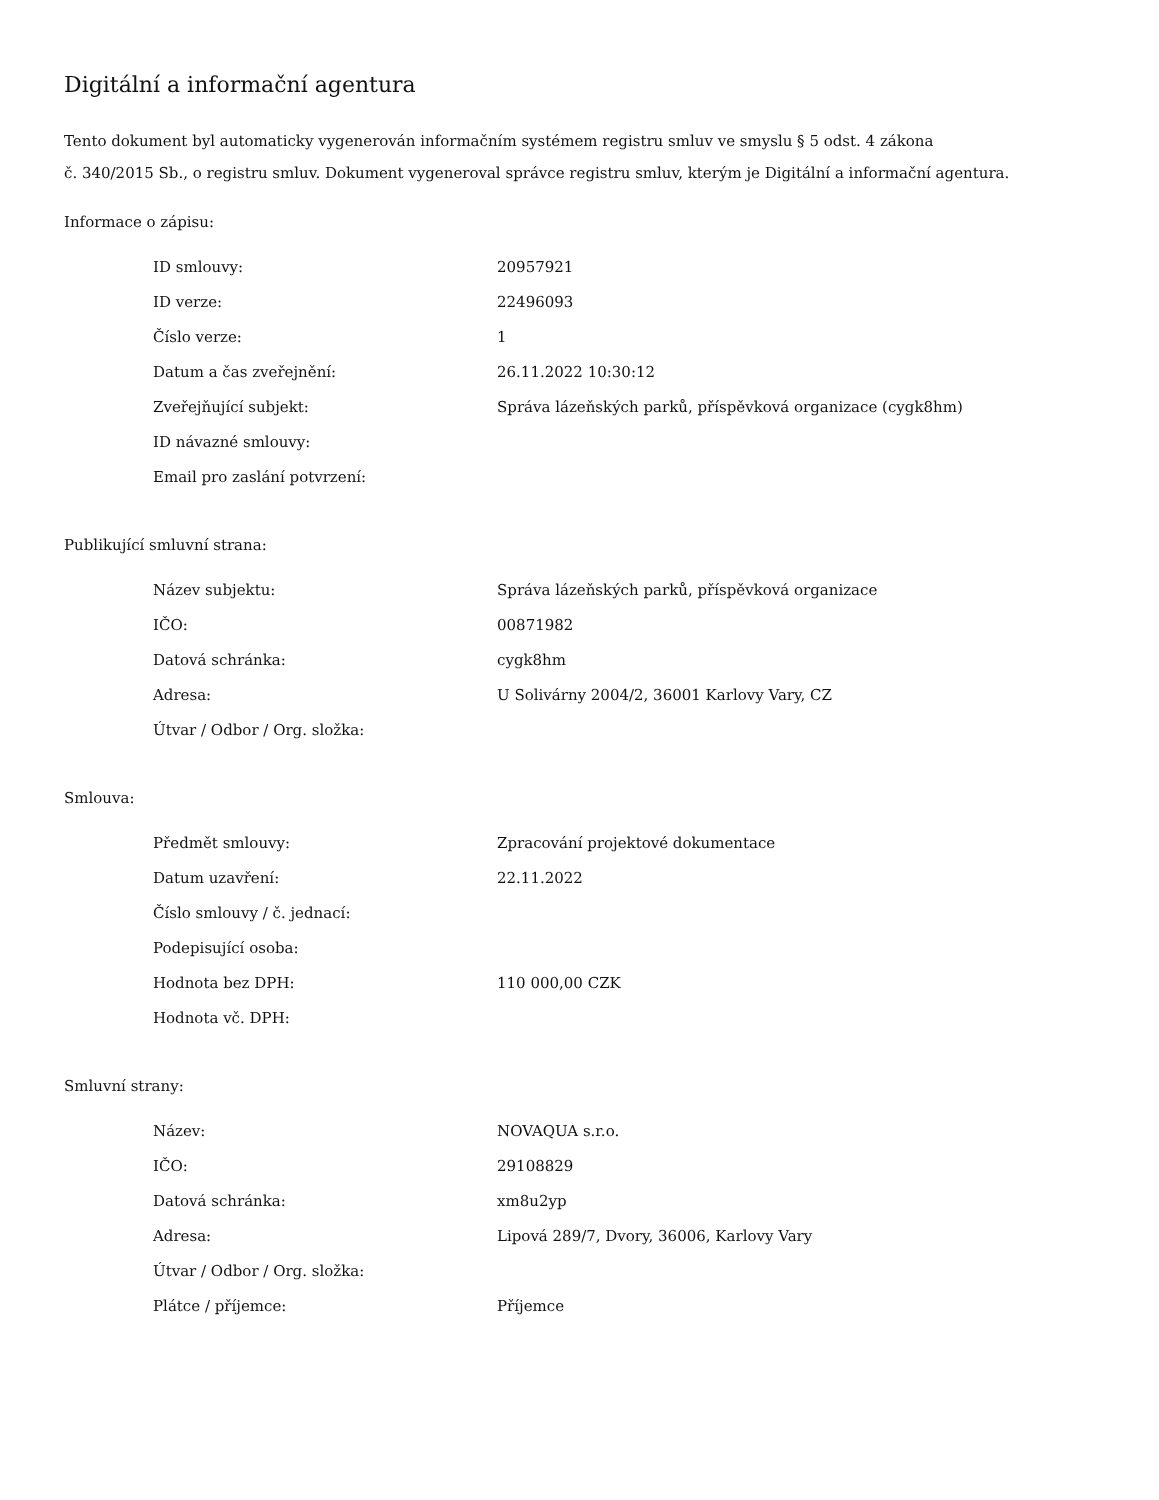Digitální a informační agentura
Tento dokument byl automaticky vygenerován informačním systémem registru smluv ve smyslu § 5 odst. 4 zákona
č. 340/2015 Sb., o registru smluv. Dokument vygeneroval správce registru smluv, kterým je Digitální a informační agentura.
Informace o zápisu:
| ID smlouvy: | 20957921 |
| ID verze: | 22496093 |
| Číslo verze: | 1 |
| Datum a čas zveřejnění: | 26.11.2022 10:30:12 |
| Zveřejňující subjekt: | Správa lázeňských parků, příspěvková organizace (cygk8hm) |
| ID návazné smlouvy: | |
| Email pro zaslání potvrzení: | |
Publikující smluvní strana:
| Název subjektu: | Správa lázeňských parků, příspěvková organizace |
| IČO: | 00871982 |
| Datová schránka: | cygk8hm |
| Adresa: | U Solivárny 2004/2, 36001 Karlovy Vary, CZ |
| Útvar / Odbor / Org. složka: | |
Smlouva:
| Předmět smlouvy: | Zpracování projektové dokumentace |
| Datum uzavření: | 22.11.2022 |
| Číslo smlouvy / č. jednací: | |
| Podepisující osoba: | |
| Hodnota bez DPH: | 110 000,00 CZK |
| Hodnota vč. DPH: | |
Smluvní strany:
| Název: | NOVAQUA s.r.o. |
| IČO: | 29108829 |
| Datová schránka: | xm8u2yp |
| Adresa: | Lipová 289/7, Dvory, 36006, Karlovy Vary |
| Útvar / Odbor / Org. složka: | |
| Plátce / příjemce: | Příjemce |